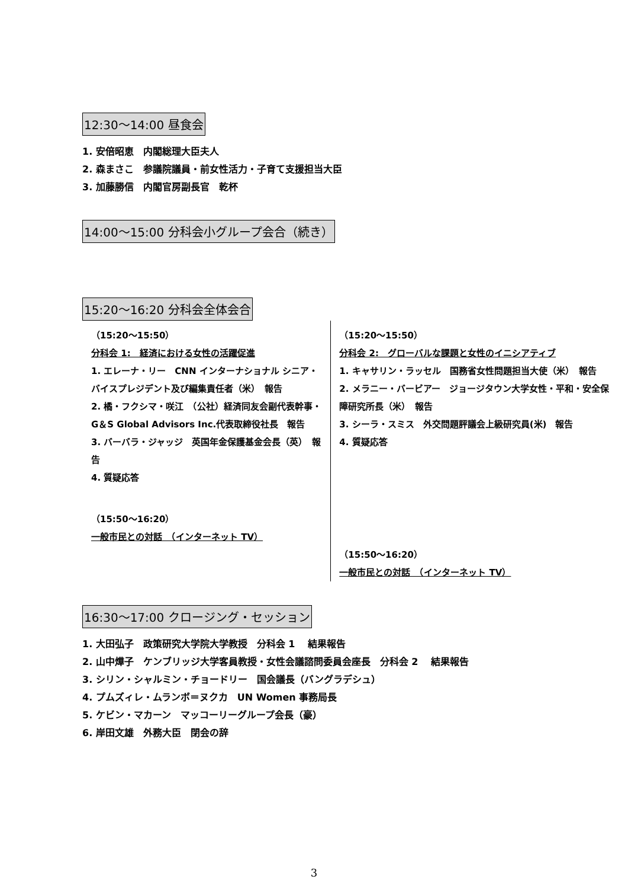12:30～14:00 昼食会
1. 安倍昭恵　内閣総理大臣夫人
2. 森まさこ　参議院議員・前女性活力・子育て支援担当大臣
3. 加藤勝信　内閣官房副長官　乾杯
14:00～15:00 分科会小グループ会合（続き）
15:20～16:20 分科会全体会合
（15:20～15:50）
分科会 1:　経済における女性の活躍促進
1. エレーナ・リー　CNN インターナショナル シニア・バイスプレジデント及び編集責任者（米）　報告
2. 橘・フクシマ・咲江　（公社）経済同友会副代表幹事・G＆S Global Advisors Inc.代表取締役社長　報告
3. バーバラ・ジャッジ　英国年金保護基金会長（英）　報告
4. 質疑応答
（15:50～16:20）
一般市民との対話　（インターネット TV）
（15:20～15:50）
分科会 2:　グローバルな課題と女性のイニシアティブ
1. キャサリン・ラッセル　国務省女性問題担当大使（米）　報告
2. メラニー・バービアー　ジョージタウン大学女性・平和・安全保障研究所長（米）　報告
3. シーラ・スミス　外交問題評議会上級研究員(米)　報告
4. 質疑応答
（15:50～16:20）
一般市民との対話　（インターネット TV）
16:30～17:00 クロージング・セッション
1. 大田弘子　政策研究大学院大学教授　分科会 1　 結果報告
2. 山中燁子　ケンブリッジ大学客員教授・女性会議諮問委員会座長　分科会 2　 結果報告
3. シリン・シャルミン・チョードリー　国会議長（バングラデシュ）
4. プムズィレ・ムランボ＝ヌクカ　UN Women 事務局長
5. ケビン・マカーン　マッコーリーグループ会長（豪）
6. 岸田文雄　外務大臣　閉会の辞
3